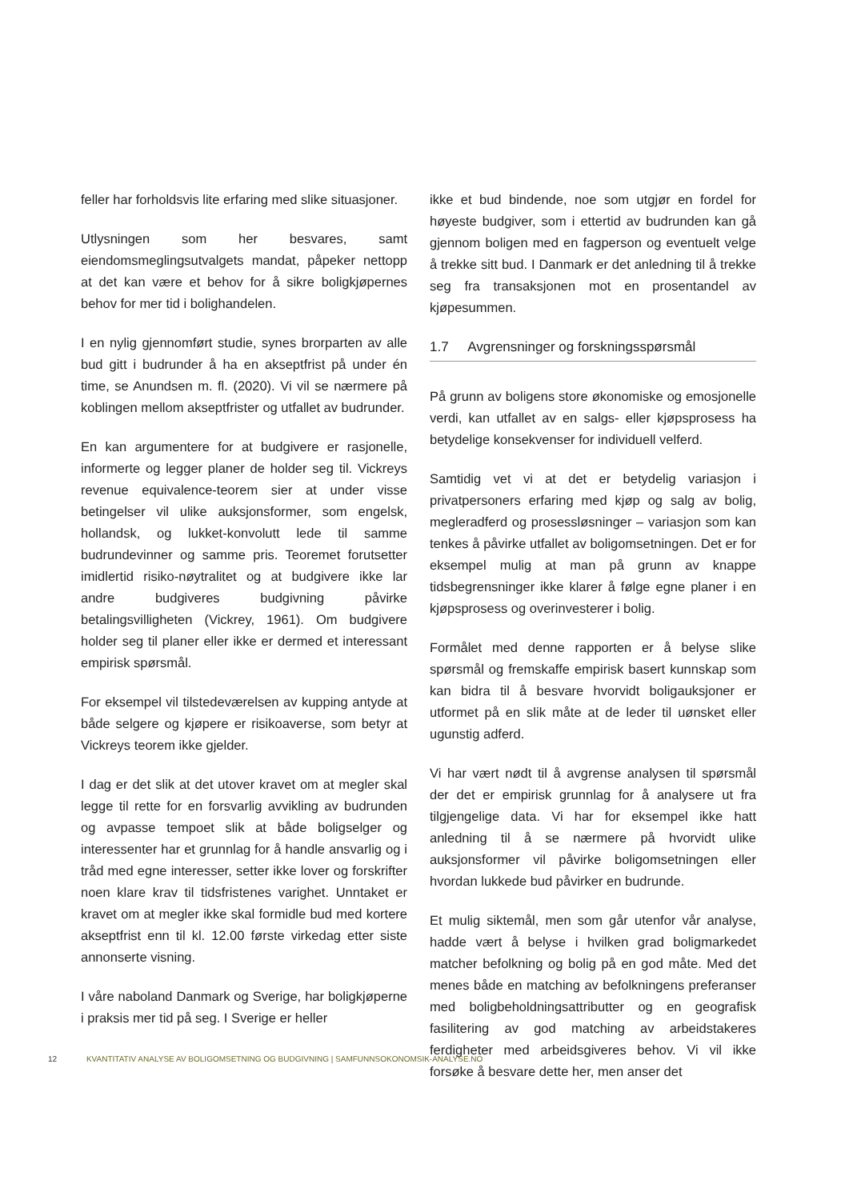feller har forholdsvis lite erfaring med slike situasjoner.
Utlysningen som her besvares, samt eiendomsmeglingsutvalgets mandat, påpeker nettopp at det kan være et behov for å sikre boligkjøpernes behov for mer tid i bolighandelen.
I en nylig gjennomført studie, synes brorparten av alle bud gitt i budrunder å ha en akseptfrist på under én time, se Anundsen m. fl. (2020). Vi vil se nærmere på koblingen mellom akseptfrister og utfallet av budrunder.
En kan argumentere for at budgivere er rasjonelle, informerte og legger planer de holder seg til. Vickreys revenue equivalence-teorem sier at under visse betingelser vil ulike auksjonsformer, som engelsk, hollandsk, og lukket-konvolutt lede til samme budrundevinner og samme pris. Teoremet forutsetter imidlertid risiko-nøytralitet og at budgivere ikke lar andre budgiveres budgivning påvirke betalingsvilligheten (Vickrey, 1961). Om budgivere holder seg til planer eller ikke er dermed et interessant empirisk spørsmål.
For eksempel vil tilstedeværelsen av kupping antyde at både selgere og kjøpere er risikoaverse, som betyr at Vickreys teorem ikke gjelder.
I dag er det slik at det utover kravet om at megler skal legge til rette for en forsvarlig avvikling av budrunden og avpasse tempoet slik at både boligselger og interessenter har et grunnlag for å handle ansvarlig og i tråd med egne interesser, setter ikke lover og forskrifter noen klare krav til tidsfristenes varighet. Unntaket er kravet om at megler ikke skal formidle bud med kortere akseptfrist enn til kl. 12.00 første virkedag etter siste annonserte visning.
I våre naboland Danmark og Sverige, har boligkjøperne i praksis mer tid på seg. I Sverige er heller
ikke et bud bindende, noe som utgjør en fordel for høyeste budgiver, som i ettertid av budrunden kan gå gjennom boligen med en fagperson og eventuelt velge å trekke sitt bud. I Danmark er det anledning til å trekke seg fra transaksjonen mot en prosentandel av kjøpesummen.
1.7 Avgrensninger og forskningsspørsmål
På grunn av boligens store økonomiske og emosjonelle verdi, kan utfallet av en salgs- eller kjøpsprosess ha betydelige konsekvenser for individuell velferd.
Samtidig vet vi at det er betydelig variasjon i privatpersoners erfaring med kjøp og salg av bolig, megleradferd og prosessløsninger – variasjon som kan tenkes å påvirke utfallet av boligomsetningen. Det er for eksempel mulig at man på grunn av knappe tidsbegrensninger ikke klarer å følge egne planer i en kjøpsprosess og overinvesterer i bolig.
Formålet med denne rapporten er å belyse slike spørsmål og fremskaffe empirisk basert kunnskap som kan bidra til å besvare hvorvidt boligauksjoner er utformet på en slik måte at de leder til uønsket eller ugunstig adferd.
Vi har vært nødt til å avgrense analysen til spørsmål der det er empirisk grunnlag for å analysere ut fra tilgjengelige data. Vi har for eksempel ikke hatt anledning til å se nærmere på hvorvidt ulike auksjonsformer vil påvirke boligomsetningen eller hvordan lukkede bud påvirker en budrunde.
Et mulig siktemål, men som går utenfor vår analyse, hadde vært å belyse i hvilken grad boligmarkedet matcher befolkning og bolig på en god måte. Med det menes både en matching av befolkningens preferanser med boligbeholdningsattributter og en geografisk fasilitering av god matching av arbeidstakeres ferdigheter med arbeidsgiveres behov. Vi vil ikke forsøke å besvare dette her, men anser det
12 KVANTITATIV ANALYSE AV BOLIGOMSETNING OG BUDGIVNING | SAMFUNNSOKONOMSIK-ANALYSE.NO